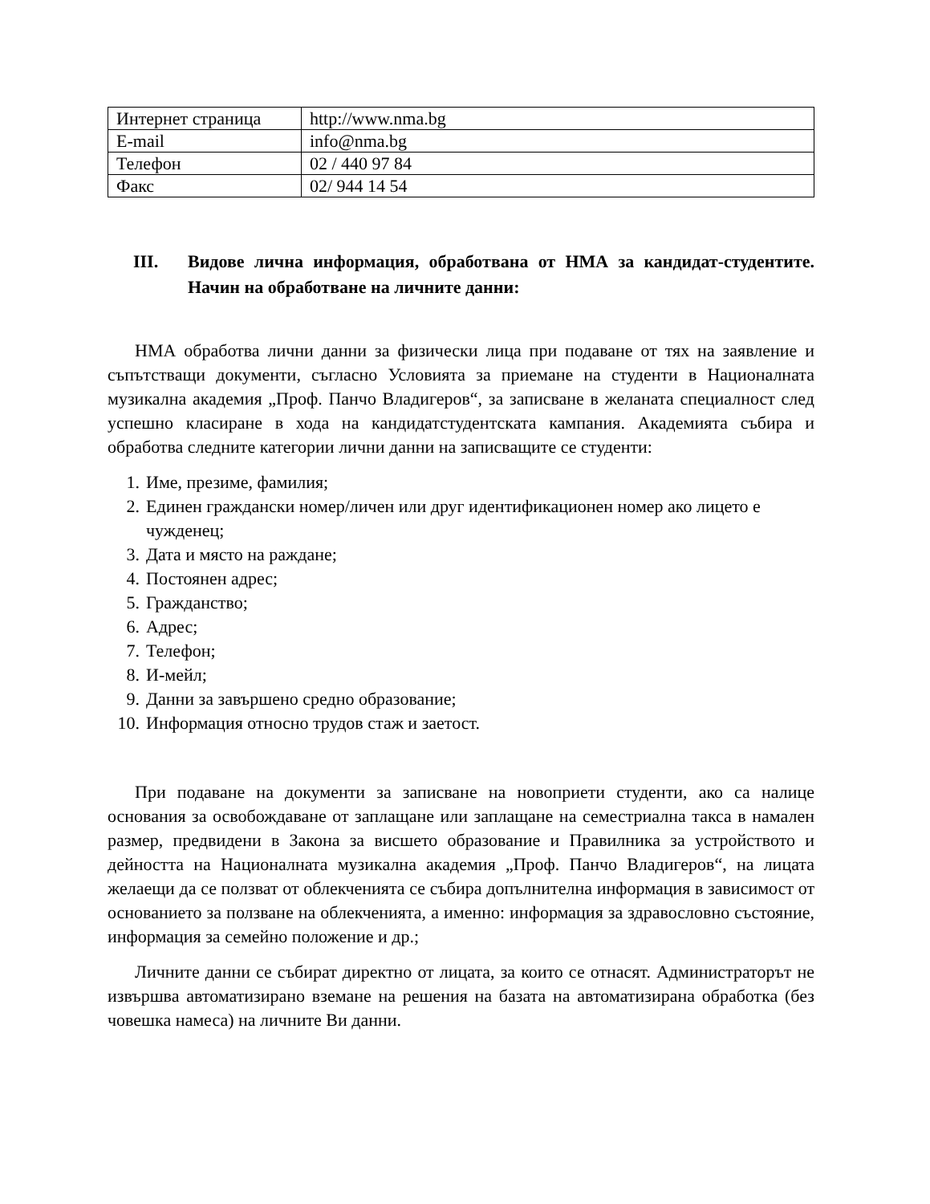| Интернет страница | http://www.nma.bg |
| E-mail | info@nma.bg |
| Телефон | 02 / 440 97 84 |
| Факс | 02/ 944 14 54 |
III. Видове лична информация, обработвана от НМА за кандидат-студентите. Начин на обработване на личните данни:
НМА обработва лични данни за физически лица при подаване от тях на заявление и съпътстващи документи, съгласно Условията за приемане на студенти в Националната музикална академия „Проф. Панчо Владигеров“, за записване в желаната специалност след успешно класиране в хода на кандидатстудентската кампания. Академията събира и обработва следните категории лични данни на записващите се студенти:
1. Име, презиме, фамилия;
2. Единен граждански номер/личен или друг идентификационен номер ако лицето е чужденец;
3. Дата и място на раждане;
4. Постоянен адрес;
5. Гражданство;
6. Адрес;
7. Телефон;
8. И-мейл;
9. Данни за завършено средно образование;
10. Информация относно трудов стаж и заетост.
При подаване на документи за записване на новоприети студенти, ако са налице основания за освобождаване от заплащане или заплащане на семестриална такса в намален размер, предвидени в Закона за висшето образование и Правилника за устройството и дейността на Националната музикална академия „Проф. Панчо Владигеров“, на лицата желаещи да се ползват от облекченията се събира допълнителна информация в зависимост от основанието за ползване на облекченията, а именно: информация за здравословно състояние, информация за семейно положение и др.;
Личните данни се събират директно от лицата, за които се отнасят. Администраторът не извършва автоматизирано вземане на решения на базата на автоматизирана обработка (без човешка намеса) на личните Ви данни.